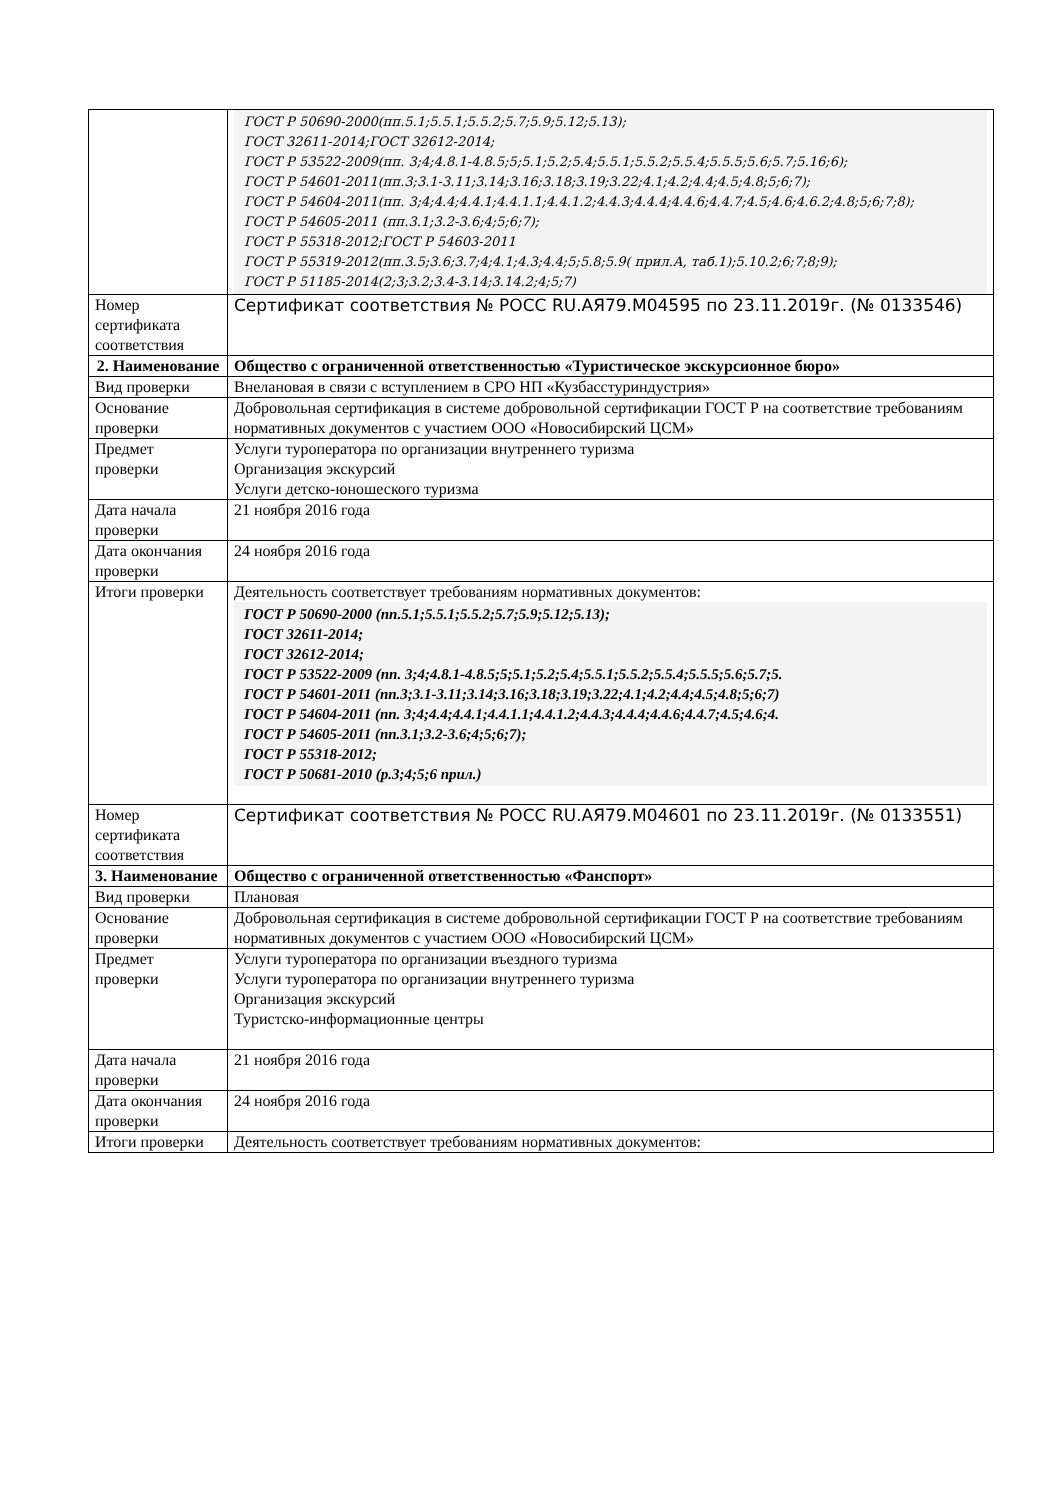| | ГОСТ Р 50690-2000(пп.5.1;5.5.1;5.5.2;5.7;5.9;5.12;5.13); ГОСТ 32611-2014;ГОСТ 32612-2014; ГОСТ Р 53522-2009(пп. 3;4;4.8.1-4.8.5;5;5.1;5.2;5.4;5.5.1;5.5.2;5.5.4;5.5.5;5.6;5.7;5.16;6); ГОСТ Р 54601-2011(пп.3;3.1-3.11;3.14;3.16;3.18;3.19;3.22;4.1;4.2;4.4;4.5;4.8;5;6;7); ГОСТ Р 54604-2011(пп. 3;4;4.4;4.4.1;4.4.1.1;4.4.1.2;4.4.3;4.4.4;4.4.6;4.4.7;4.5;4.6;4.6.2;4.8;5;6;7;8); ГОСТ Р 54605-2011 (пп.3.1;3.2-3.6;4;5;6;7); ГОСТ Р 55318-2012;ГОСТ Р 54603-2011 ГОСТ Р 55319-2012(пп.3.5;3.6;3.7;4;4.1;4.3;4.4;5;5.8;5.9( прил.А, таб.1);5.10.2;6;7;8;9); ГОСТ Р 51185-2014(2;3;3.2;3.4-3.14;3.14.2;4;5;7) |
| Номер сертификата соответствия | Сертификат соответствия № РОСС RU.АЯ79.М04595 по 23.11.2019г. (№ 0133546) |
| 2. Наименование | Общество с ограниченной ответственностью «Туристическое экскурсионное бюро» |
| Вид проверки | Внелановая в связи с вступлением в СРО НП «Кузбасстуриндустрия» |
| Основание проверки | Добровольная сертификация в системе добровольной сертификации ГОСТ Р на соответствие требованиям нормативных документов с участием ООО «Новосибирский ЦСМ» |
| Предмет проверки | Услуги туроператора по организации внутреннего туризма Организация экскурсий Услуги детско-юношеского туризма |
| Дата начала проверки | 21 ноября 2016 года |
| Дата окончания проверки | 24 ноября 2016 года |
| Итоги проверки | Деятельность соответствует требованиям нормативных документов: ГОСТ Р 50690-2000 (пп.5.1;5.5.1;5.5.2;5.7;5.9;5.12;5.13); ГОСТ 32611-2014; ГОСТ 32612-2014; ГОСТ Р 53522-2009 (пп. 3;4;4.8.1-4.8.5;5;5.1;5.2;5.4;5.5.1;5.5.2;5.5.4;5.5.5;5.6;5.7;5. ГОСТ Р 54601-2011 (пп.3;3.1-3.11;3.14;3.16;3.18;3.19;3.22;4.1;4.2;4.4;4.5;4.8;5;6;7) ГОСТ Р 54604-2011 (пп. 3;4;4.4;4.4.1;4.4.1.1;4.4.1.2;4.4.3;4.4.4;4.4.6;4.4.7;4.5;4.6;4. ГОСТ Р 54605-2011 (пп.3.1;3.2-3.6;4;5;6;7); ГОСТ Р 55318-2012; ГОСТ Р 50681-2010 (р.3;4;5;6 прил.) |
| Номер сертификата соответствия | Сертификат соответствия № РОСС RU.АЯ79.М04601 по 23.11.2019г. (№ 0133551) |
| 3. Наименование | Общество с ограниченной ответственностью «Фанспорт» |
| Вид проверки | Плановая |
| Основание проверки | Добровольная сертификация в системе добровольной сертификации ГОСТ Р на соответствие требованиям нормативных документов с участием ООО «Новосибирский ЦСМ» |
| Предмет проверки | Услуги туроператора по организации въездного туризма Услуги туроператора по организации внутреннего туризма Организация экскурсий Туристско-информационные центры |
| Дата начала проверки | 21 ноября 2016 года |
| Дата окончания проверки | 24 ноября 2016 года |
| Итоги проверки | Деятельность соответствует требованиям нормативных документов: |